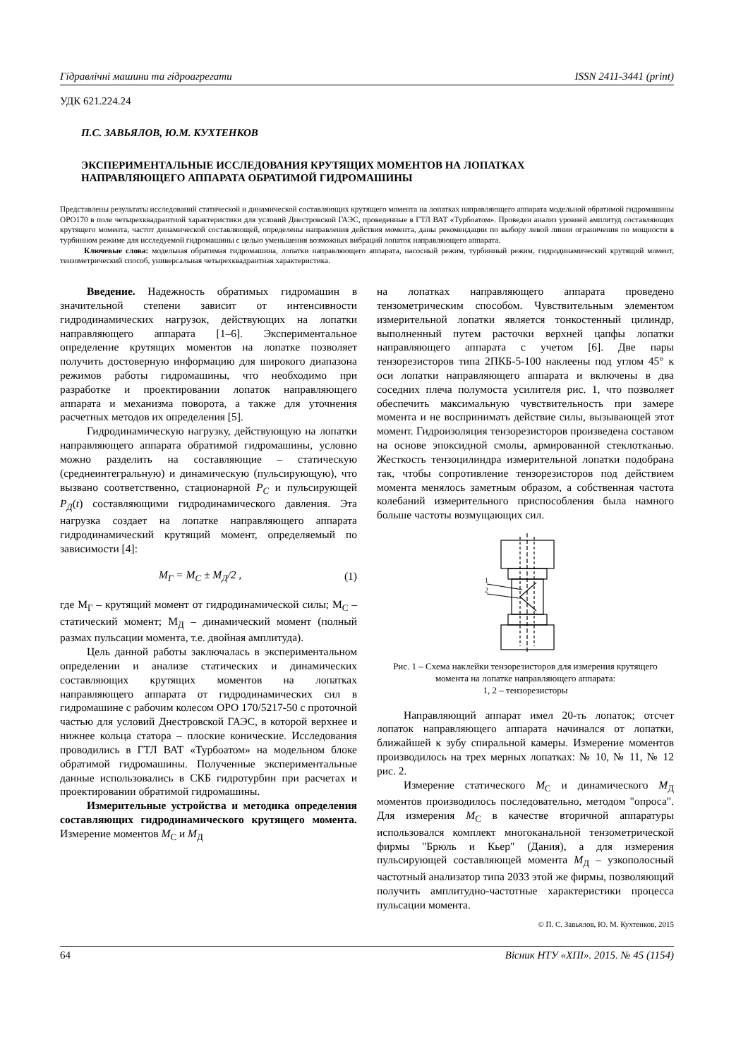Гідравлічні машини та гідроагрегати ISSN 2411-3441 (print)
УДК 621.224.24
П.С. ЗАВЬЯЛОВ, Ю.М. КУХТЕНКОВ
ЭКСПЕРИМЕНТАЛЬНЫЕ ИССЛЕДОВАНИЯ КРУТЯЩИХ МОМЕНТОВ НА ЛОПАТКАХ
НАПРАВЛЯЮЩЕГО АППАРАТА ОБРАТИМОЙ ГИДРОМАШИНЫ
Представлены результаты исследований статической и динамической составляющих крутящего момента на лопатках направляющего аппарата модельной обратимой гидромашины ОРО170 в поле четырехквадрантной характеристики для условий Днестровской ГАЭС, проведенные в ГТЛ ВАТ «Турбоатом». Проведен анализ уровней амплитуд составляющих крутящего момента, частот динамической составляющей, определены направления действия момента, даны рекомендации по выбору левой линии ограничения по мощности в турбинном режиме для исследуемой гидромашины с целью уменьшения возможных вибраций лопаток направляющего аппарата.
Ключевые слова: модельная обратимая гидромашина, лопатки направляющего аппарата, насосный режим, турбинный режим, гидродинамический крутящий момент, тензометрический способ, универсальная четырехквадрантная характеристика.
Введение. Надежность обратимых гидромашин в значительной степени зависит от интенсивности гидродинамических нагрузок, действующих на лопатки направляющего аппарата [1–6]. Экспериментальное определение крутящих моментов на лопатке позволяет получить достоверную информацию для широкого диапазона режимов работы гидромашины, что необходимо при разработке и проектировании лопаток направляющего аппарата и механизма поворота, а также для уточнения расчетных методов их определения [5].
Гидродинамическую нагрузку, действующую на лопатки направляющего аппарата обратимой гидромашины, условно можно разделить на составляющие – статическую (среднеинтегральную) и динамическую (пульсирующую), что вызвано соответственно, стационарной P<sub>C</sub> и пульсирующей P<sub>Д</sub>(t) составляющими гидродинамического давления. Эта нагрузка создает на лопатке направляющего аппарата гидродинамический крутящий момент, определяемый по зависимости [4]:
M<sub>Г</sub> = M<sub>С</sub> ± M<sub>Д</sub>/2 , (1)
где М<sub>Г</sub> – крутящий момент от гидродинамической силы; М<sub>С</sub> – статический момент; М<sub>Д</sub> – динамический момент (полный размах пульсации момента, т.е. двойная амплитуда).
Цель данной работы заключалась в экспериментальном определении и анализе статических и динамических составляющих крутящих моментов на лопатках направляющего аппарата от гидродинамических сил в гидромашине с рабочим колесом ОРО 170/5217-50 с проточной частью для условий Днестровской ГАЭС, в которой верхнее и нижнее кольца статора – плоские конические. Исследования проводились в ГТЛ ВАТ «Турбоатом» на модельном блоке обратимой гидромашины. Полученные экспериментальные данные использовались в СКБ гидротурбин при расчетах и проектировании обратимой гидромашины.
Измерительные устройства и методика определения составляющих гидродинамического крутящего момента. Измерение моментов M<sub>С</sub> и M<sub>Д</sub>
на лопатках направляющего аппарата проведено тензометрическим способом. Чувствительным элементом измерительной лопатки является тонкостенный цилиндр, выполненный путем расточки верхней цапфы лопатки направляющего аппарата с учетом [6]. Две пары тензорезисторов типа 2ПКБ-5-100 наклеены под углом 45° к оси лопатки направляющего аппарата и включены в два соседних плеча полумоста усилителя рис. 1, что позволяет обеспечить максимальную чувствительность при замере момента и не воспринимать действие силы, вызывающей этот момент. Гидроизоляция тензорезисторов произведена составом на основе эпоксидной смолы, армированной стеклотканью. Жесткость тензоцилиндра измерительной лопатки подобрана так, чтобы сопротивление тензорезисторов под действием момента менялось заметным образом, а собственная частота колебаний измерительного приспособления была намного больше частоты возмущающих сил.
1
2
Рис. 1 – Схема наклейки тензорезисторов для измерения крутящего момента на лопатке направляющего аппарата:
1, 2 – тензорезисторы
Направляющий аппарат имел 20-ть лопаток; отсчет лопаток направляющего аппарата начинался от лопатки, ближайшей к зубу спиральной камеры. Измерение моментов производилось на трех мерных лопатках: № 10, № 11, № 12 рис. 2.
Измерение статического M<sub>С</sub> и динамического M<sub>Д</sub> моментов производилось последовательно, методом "опроса". Для измерения M<sub>С</sub> в качестве вторичной аппаратуры использовался комплект многоканальной тензометрической фирмы "Брюль и Кьер" (Дания), а для измерения пульсирующей составляющей момента M<sub>Д</sub> – узкополосный частотный анализатор типа 2033 этой же фирмы, позволяющий получить амплитудно-частотные характеристики процесса пульсации момента.
© П. С. Завьялов, Ю. М. Кухтенков, 2015
64 Вісник НТУ «ХПІ». 2015. № 45 (1154)